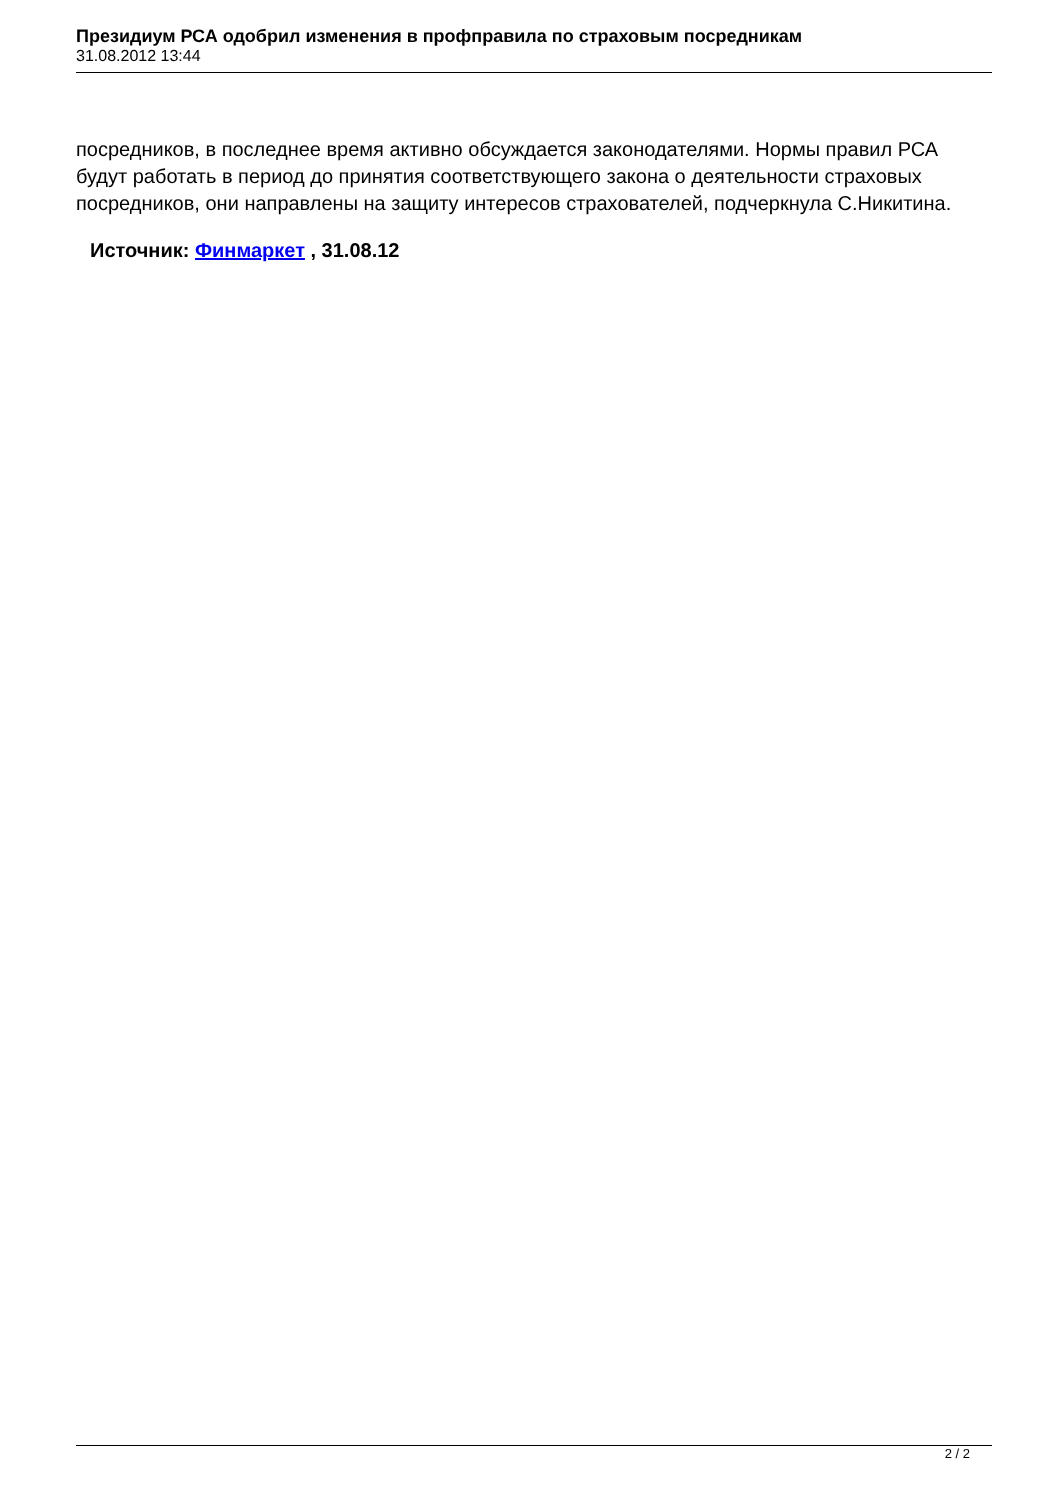Президиум РСА одобрил изменения в профправила по страховым посредникам
31.08.2012 13:44
посредников, в последнее время активно обсуждается законодателями. Нормы правил РСА будут работать в период до принятия соответствующего закона о деятельности страховых посредников, они направлены на защиту интересов страхователей, подчеркнула С.Никитина.
Источник: Финмаркет , 31.08.12
2 / 2